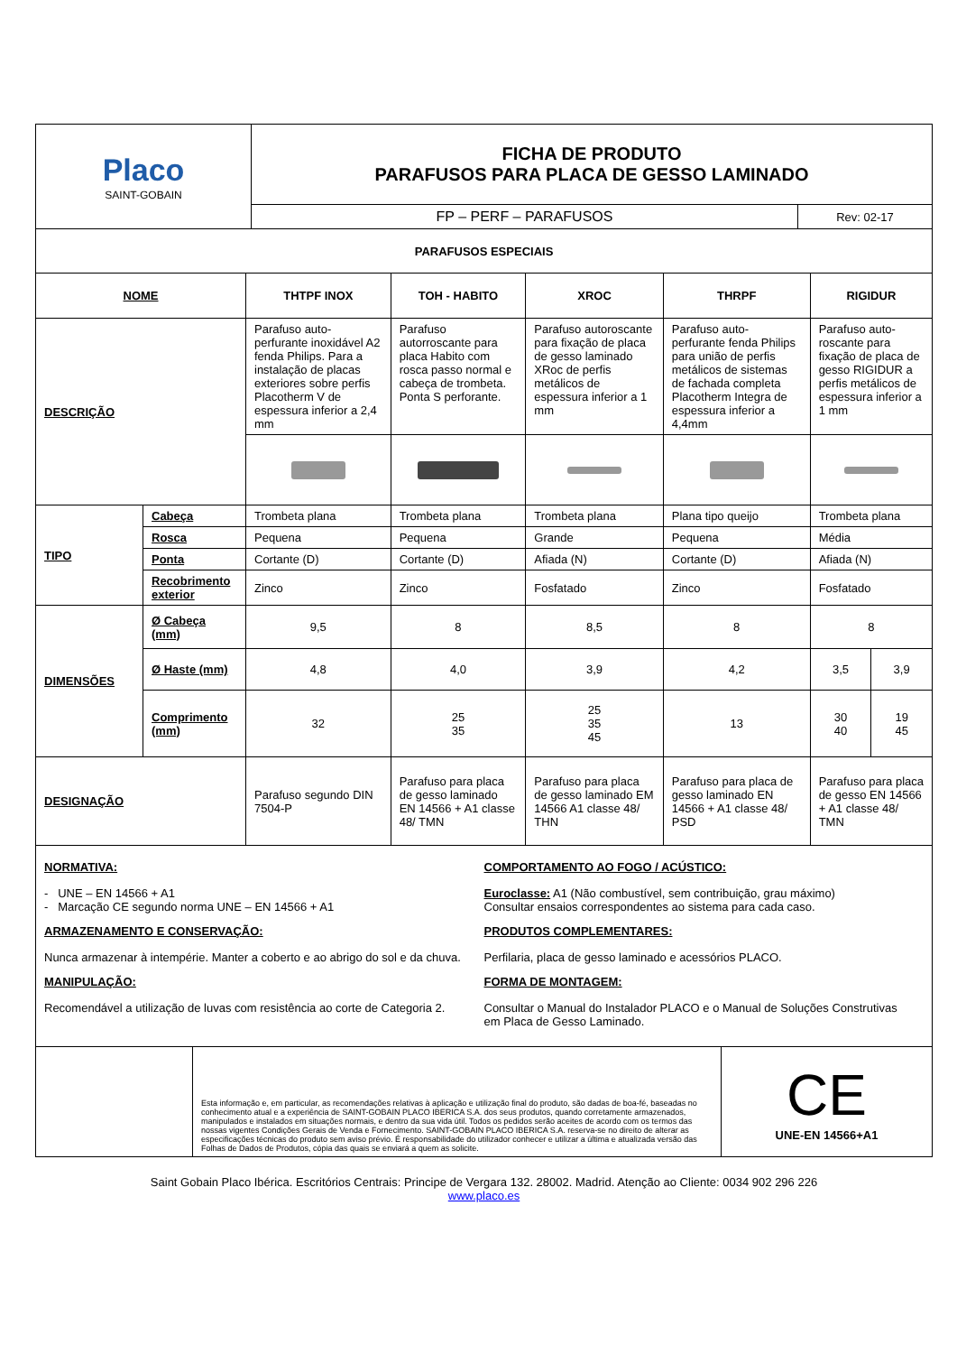| Placo SAINT-GOBAIN | FICHA DE PRODUTO PARAFUSOS PARA PLACA DE GESSO LAMINADO | |
| | FP – PERF – PARAFUSOS | Rev: 02-17 |
| PARAFUSOS ESPECIAIS | | | | | | | |
| NOME | | THTPF INOX | TOH - HABITO | XROC | THRPF | RIGIDUR | |
| DESCRIÇÃO | | Parafuso auto-perfurante inoxidável A2 fenda Philips. Para a instalação de placas exteriores sobre perfis Placotherm V de espessura inferior a 2,4 mm | Parafuso autorroscante para placa Habito com rosca passo normal e cabeça de trombeta. Ponta S perforante. | Parafuso autoroscante para fixação de placa de gesso laminado XRoc de perfis metálicos de espessura inferior a 1 mm | Parafuso auto-perfurante fenda Philips para união de perfis metálicos de sistemas de fachada completa Placotherm Integra de espessura inferior a 4,4mm | Parafuso auto-roscante para fixação de placa de gesso RIGIDUR a perfis metálicos de espessura inferior a 1 mm | |
| TIPO | Cabeça | Trombeta plana | Trombeta plana | Trombeta plana | Plana tipo queijo | Trombeta plana | |
| | Rosca | Pequena | Pequena | Grande | Pequena | Média | |
| | Ponta | Cortante (D) | Cortante (D) | Afiada (N) | Cortante (D) | Afiada (N) | |
| | Recobrimento exterior | Zinco | Zinco | Fosfatado | Zinco | Fosfatado | |
| DIMENSÕES | Ø Cabeça (mm) | 9,5 | 8 | 8,5 | 8 | 8 | |
| | Ø Haste (mm) | 4,8 | 4,0 | 3,9 | 4,2 | 3,5 | 3,9 |
| | Comprimento (mm) | 32 | 25 35 | 25 35 45 | 13 | 30 40 | 19 45 |
| DESIGNAÇÃO | | Parafuso segundo DIN 7504-P | Parafuso para placa de gesso laminado EN 14566 + A1 classe 48/ TMN | Parafuso para placa de gesso laminado EM 14566 A1 classe 48/ THN | Parafuso para placa de gesso laminado EN 14566 + A1 classe 48/ PSD | Parafuso para placa de gesso EN 14566 + A1 classe 48/ TMN | |
NORMATIVA:
- UNE – EN 14566 + A1
- Marcação CE segundo norma UNE – EN 14566 + A1
ARMAZENAMENTO E CONSERVAÇÃO:
Nunca armazenar à intempérie. Manter a coberto e ao abrigo do sol e da chuva.
MANIPULAÇÃO:
Recomendável a utilização de luvas com resistência ao corte de Categoria 2.
COMPORTAMENTO AO FOGO / ACÚSTICO:
Euroclasse: A1 (Não combustível, sem contribuição, grau máximo)
Consultar ensaios correspondentes ao sistema para cada caso.
PRODUTOS COMPLEMENTARES:
Perfilaria, placa de gesso laminado e acessórios PLACO.
FORMA DE MONTAGEM:
Consultar o Manual do Instalador PLACO e o Manual de Soluções Construtivas em Placa de Gesso Laminado.
| | Esta informação e, em particular, as recomendações relativas à aplicação e utilização final do produto, são dadas de boa-fé, baseadas no conhecimento atual e a experiência de SAINT-GOBAIN PLACO IBERICA S.A. dos seus produtos, quando corretamente armazenados, manipulados e instalados em situações normais, e dentro da sua vida útil. Todos os pedidos serão aceites de acordo com os termos das nossas vigentes Condições Gerais de Venda e Fornecimento. SAINT-GOBAIN PLACO IBERICA S.A. reserva-se no direito de alterar as especificações técnicas do produto sem aviso prévio. É responsabilidade do utilizador conhecer e utilizar a última e atualizada versão das Folhas de Dados de Produtos, cópia das quais se enviará a quem as solicite. | CE UNE-EN 14566+A1 |
Saint Gobain Placo Ibérica. Escritórios Centrais: Principe de Vergara 132. 28002. Madrid. Atenção ao Cliente: 0034 902 296 226
www.placo.es